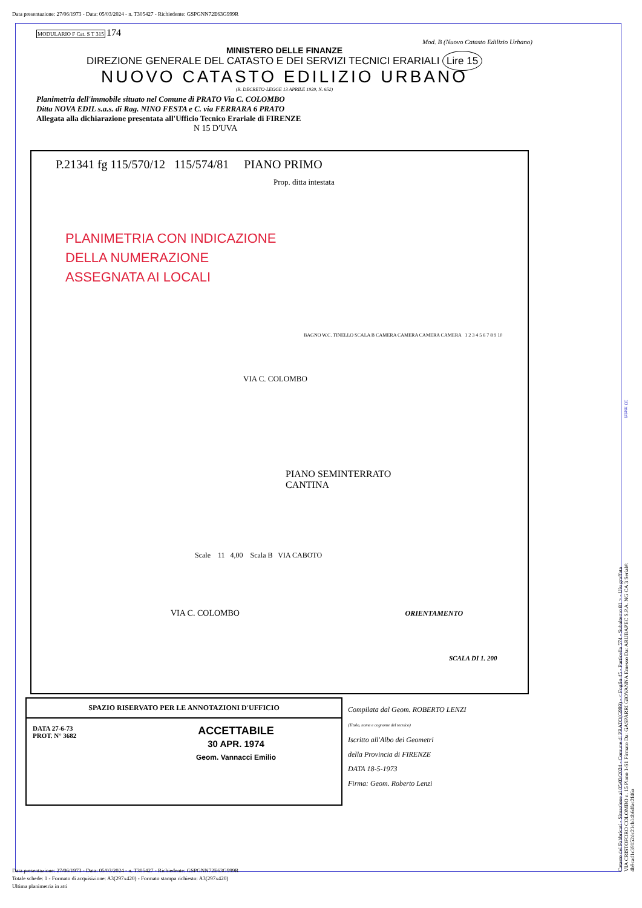Data presentazione: 27/06/1973 - Data: 05/03/2024 - n. T305427 - Richiedente: GSPGNN72E63G999R
MODULARIO F Cat. S T 315
174
Mod. B (Nuovo Catasto Edilizio Urbano)
MINISTERO DELLE FINANZE
DIREZIONE GENERALE DEL CATASTO E DEI SERVIZI TECNICI ERARIALI Lire 15
NUOVO CATASTO EDILIZIO URBANO
(R. DECRETO-LEGGE 13 APRILE 1939, N. 652)
Planimetria dell'immobile situato nel Comune di PRATO Via C. COLOMBO
Ditta NOVA EDIL s.a.s. di Rag. NINO FESTA e C. via FERRARA 6 PRATO
Allegata alla dichiarazione presentata all'Ufficio Tecnico Erariale di FIRENZE
N 15 D'UVA
P.21341 fg 115/570/12 115/574/81 PIANO PRIMO
Prop. ditta intestata
BAGNO W.C. TINELLO SCALA B CAMERA CAMERA CAMERA CAMERA 1 2 3 4 5 6 7 8 9 10
VIA C. COLOMBO
PIANO SEMINTERRATO
CANTINA
Scale 11 4,00 Scala B VIA CABOTO
VIA C. COLOMBO ORIENTAMENTO
SCALA DI 1. 200
PLANIMETRIA CON INDICAZIONE
DELLA NUMERAZIONE
ASSEGNATA AI LOCALI
SPAZIO RISERVATO PER LE ANNOTAZIONI D'UFFICIO
DATA 27-6-73
PROT. N° 3682
ACCETTABILE
30 APR. 1974
Geom. Vannacci Emilio
Compilata dal Geom. ROBERTO LENZI
(Titolo, nome e cognome del tecnico)
Iscritto all'Albo dei Geometri
della Provincia di FIRENZE
DATA 18-5-1973
Firma: Geom. Roberto Lenzi
10 metri
Catasto dei Fabbricati - Situazione al 05/03/2024 - Comune di PRATO(G999) - < Foglio 45 - Particella 574 - Subalterno 81 > - Uiu graffata
VIA CRISTOFORO COLOMBO n. 15 Piano 1-S1 Firmato Da: GASPARRI GIOVANNA Emesso Da: ARUBAPEC S.P.A. NG CA 3 Serial#: 4b9cad1c39152dc21cb14b6dfac2f46a
Data presentazione: 27/06/1973 - Data: 05/03/2024 - n. T305427 - Richiedente: GSPGNN72E63G999R
Totale schede: 1 - Formato di acquisizione: A3(297x420) - Formato stampa richiesto: A3(297x420)
Ultima planimetria in atti